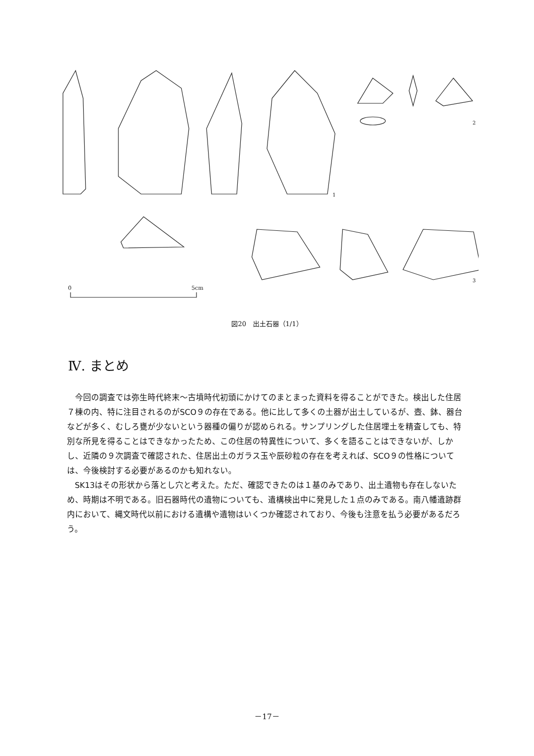0
5cm
1
2
3
図20　出土石器（1/1）
Ⅳ. まとめ
今回の調査では弥生時代終末～古墳時代初頭にかけてのまとまった資料を得ることができた。検出した住居７棟の内、特に注目されるのがSCO９の存在である。他に比して多くの土器が出土しているが、壺、鉢、器台などが多く、むしろ甕が少ないという器種の偏りが認められる。サンプリングした住居埋土を精査しても、特別な所見を得ることはできなかったため、この住居の特異性について、多くを語ることはできないが、しかし、近隣の９次調査で確認された、住居出土のガラス玉や辰砂粒の存在を考えれば、SCO９の性格については、今後検討する必要があるのかも知れない。
SK13はその形状から落とし穴と考えた。ただ、確認できたのは１基のみであり、出土遺物も存在しないため、時期は不明である。旧石器時代の遺物についても、遺構検出中に発見した１点のみである。南八幡遺跡群内において、縄文時代以前における遺構や遺物はいくつか確認されており、今後も注意を払う必要があるだろう。
－17－